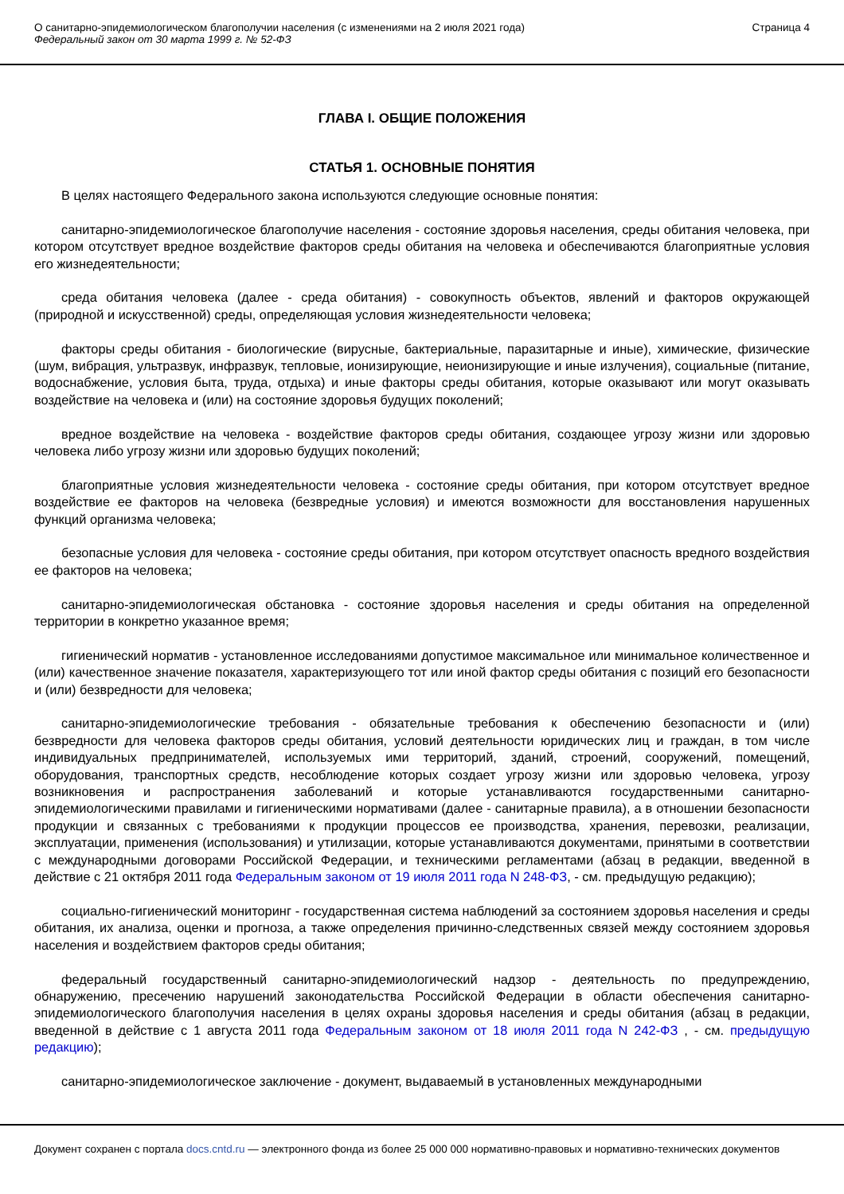О санитарно-эпидемиологическом благополучии населения (с изменениями на 2 июля 2021 года)
Федеральный закон от 30 марта 1999 г. № 52-ФЗ
Страница 4
ГЛАВА I. ОБЩИЕ ПОЛОЖЕНИЯ
СТАТЬЯ 1. ОСНОВНЫЕ ПОНЯТИЯ
В целях настоящего Федерального закона используются следующие основные понятия:
санитарно-эпидемиологическое благополучие населения - состояние здоровья населения, среды обитания человека, при котором отсутствует вредное воздействие факторов среды обитания на человека и обеспечиваются благоприятные условия его жизнедеятельности;
среда обитания человека (далее - среда обитания) - совокупность объектов, явлений и факторов окружающей (природной и искусственной) среды, определяющая условия жизнедеятельности человека;
факторы среды обитания - биологические (вирусные, бактериальные, паразитарные и иные), химические, физические (шум, вибрация, ультразвук, инфразвук, тепловые, ионизирующие, неионизирующие и иные излучения), социальные (питание, водоснабжение, условия быта, труда, отдыха) и иные факторы среды обитания, которые оказывают или могут оказывать воздействие на человека и (или) на состояние здоровья будущих поколений;
вредное воздействие на человека - воздействие факторов среды обитания, создающее угрозу жизни или здоровью человека либо угрозу жизни или здоровью будущих поколений;
благоприятные условия жизнедеятельности человека - состояние среды обитания, при котором отсутствует вредное воздействие ее факторов на человека (безвредные условия) и имеются возможности для восстановления нарушенных функций организма человека;
безопасные условия для человека - состояние среды обитания, при котором отсутствует опасность вредного воздействия ее факторов на человека;
санитарно-эпидемиологическая обстановка - состояние здоровья населения и среды обитания на определенной территории в конкретно указанное время;
гигиенический норматив - установленное исследованиями допустимое максимальное или минимальное количественное и (или) качественное значение показателя, характеризующего тот или иной фактор среды обитания с позиций его безопасности и (или) безвредности для человека;
санитарно-эпидемиологические требования - обязательные требования к обеспечению безопасности и (или) безвредности для человека факторов среды обитания, условий деятельности юридических лиц и граждан, в том числе индивидуальных предпринимателей, используемых ими территорий, зданий, строений, сооружений, помещений, оборудования, транспортных средств, несоблюдение которых создает угрозу жизни или здоровью человека, угрозу возникновения и распространения заболеваний и которые устанавливаются государственными санитарно-эпидемиологическими правилами и гигиеническими нормативами (далее - санитарные правила), а в отношении безопасности продукции и связанных с требованиями к продукции процессов ее производства, хранения, перевозки, реализации, эксплуатации, применения (использования) и утилизации, которые устанавливаются документами, принятыми в соответствии с международными договорами Российской Федерации, и техническими регламентами (абзац в редакции, введенной в действие с 21 октября 2011 года Федеральным законом от 19 июля 2011 года N 248-ФЗ, - см. предыдущую редакцию);
социально-гигиенический мониторинг - государственная система наблюдений за состоянием здоровья населения и среды обитания, их анализа, оценки и прогноза, а также определения причинно-следственных связей между состоянием здоровья населения и воздействием факторов среды обитания;
федеральный государственный санитарно-эпидемиологический надзор - деятельность по предупреждению, обнаружению, пресечению нарушений законодательства Российской Федерации в области обеспечения санитарно-эпидемиологического благополучия населения в целях охраны здоровья населения и среды обитания (абзац в редакции, введенной в действие с 1 августа 2011 года Федеральным законом от 18 июля 2011 года N 242-ФЗ , - см. предыдущую редакцию);
санитарно-эпидемиологическое заключение - документ, выдаваемый в установленных международными
Документ сохранен с портала docs.cntd.ru — электронного фонда из более 25 000 000 нормативно-правовых и нормативно-технических документов